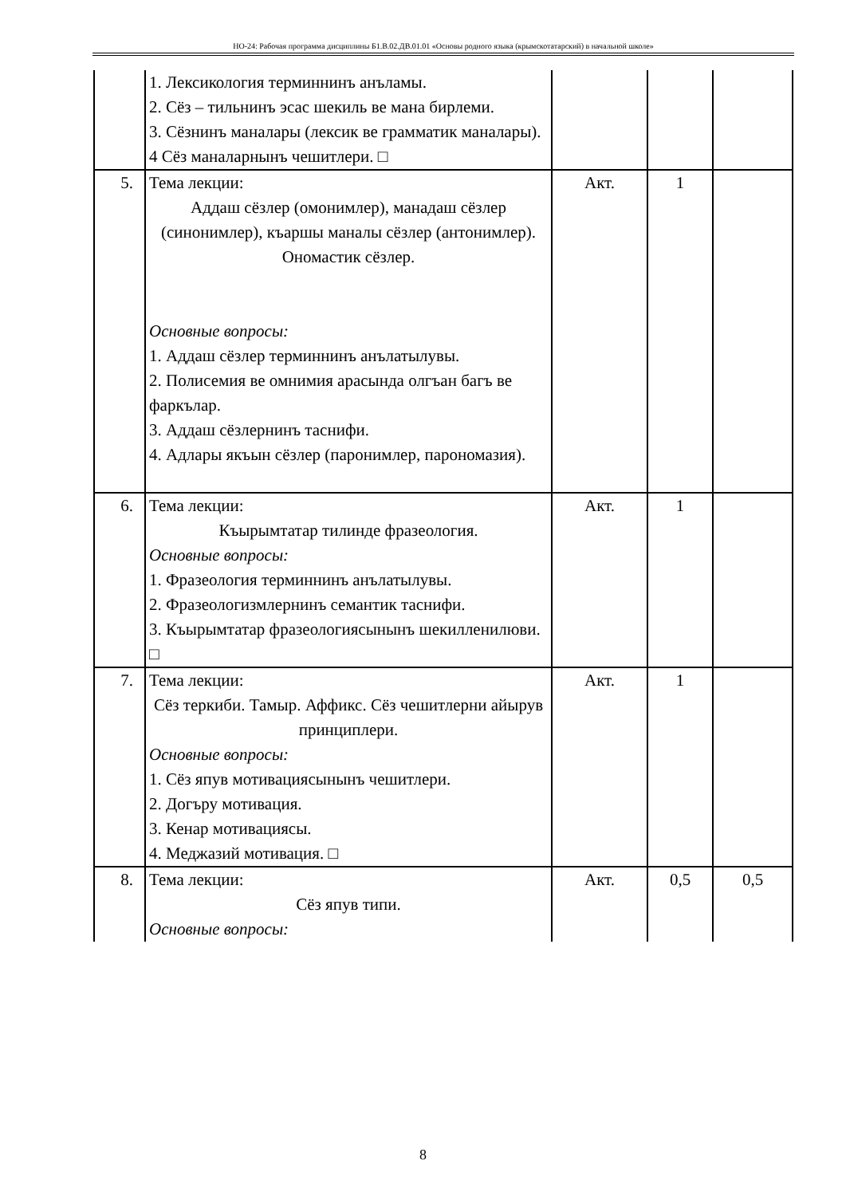НО-24: Рабочая программа дисциплины Б1.В.02.ДВ.01.01 «Основы родного языка (крымскотатарский) в начальной школе»
| | 1. Лексикология терминнинъ анъламы. 2. Сёз – тильнинъ эсас шекиль ве мана бирлеми. 3. Сёзнинъ маналары (лексик ве грамматик маналары). 4 Сёз маналарнынъ чешитлери. □ | | | |
| 5. | Тема лекции: Аддаш сёзлер (омонимлер), манадаш сёзлер (синонимлер), къаршы маналы сёзлер (антонимлер). Ономастик сёзлер. Основные вопросы: 1. Аддаш сёзлер терминнинъ анълатылувы. 2. Полисемия ве омнимия арасында олгъан багъ ве фаркълар. 3. Аддаш сёзлернинъ таснифи. 4. Адлары якъын сёзлер (паронимлер, парономазия). | Акт. | 1 | |
| 6. | Тема лекции: Къырымтатар тилинде фразеология. Основные вопросы: 1. Фразеология терминнинъ анълатылувы. 2. Фразеологизмлернинъ семантик таснифи. 3. Къырымтатар фразеологиясынынъ шекилленилюви. □ | Акт. | 1 | |
| 7. | Тема лекции: Сёз теркиби. Тамыр. Аффикс. Сёз чешитлерни айырув принциплери. Основные вопросы: 1. Сёз япув мотивациясынынъ чешитлери. 2. Догъру мотивация. 3. Кенар мотивациясы. 4. Меджазий мотивация. □ | Акт. | 1 | |
| 8. | Тема лекции: Сёз япув типи. Основные вопросы: | Акт. | 0,5 | 0,5 |
8